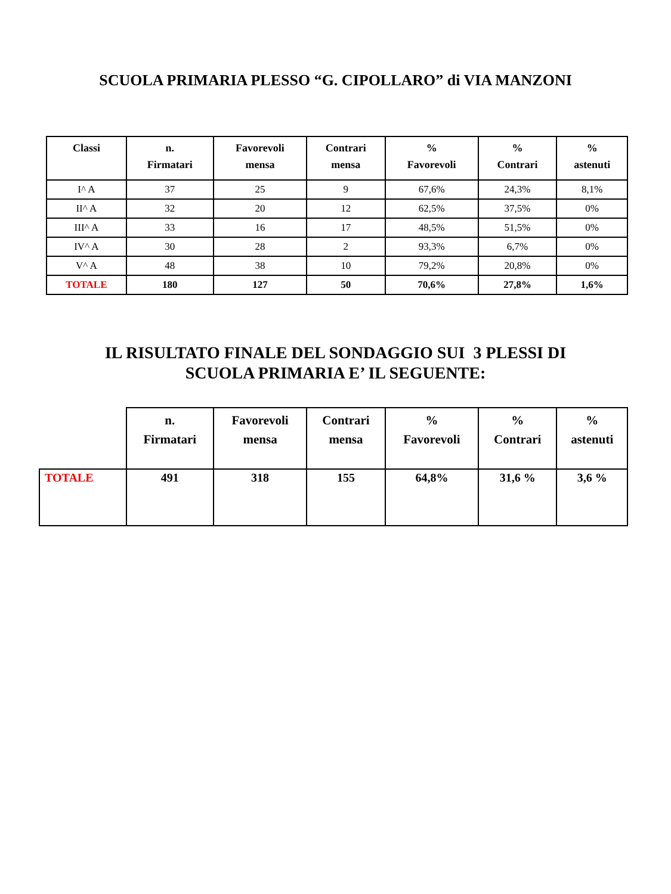SCUOLA PRIMARIA PLESSO “G. CIPOLLARO” di VIA MANZONI
| Classi | n. Firmatari | Favorevoli mensa | Contrari mensa | % Favorevoli | % Contrari | % astenuti |
| --- | --- | --- | --- | --- | --- | --- |
| I^ A | 37 | 25 | 9 | 67,6% | 24,3% | 8,1% |
| II^ A | 32 | 20 | 12 | 62,5% | 37,5% | 0% |
| III^ A | 33 | 16 | 17 | 48,5% | 51,5% | 0% |
| IV^ A | 30 | 28 | 2 | 93,3% | 6,7% | 0% |
| V^ A | 48 | 38 | 10 | 79,2% | 20,8% | 0% |
| TOTALE | 180 | 127 | 50 | 70,6% | 27,8% | 1,6% |
IL RISULTATO FINALE DEL SONDAGGIO SUI 3 PLESSI DI
SCUOLA PRIMARIA E’ IL SEGUENTE:
| | n. Firmatari | Favorevoli mensa | Contrari mensa | % Favorevoli | % Contrari | % astenuti |
| --- | --- | --- | --- | --- | --- | --- |
| TOTALE | 491 | 318 | 155 | 64,8% | 31,6 % | 3,6 % |